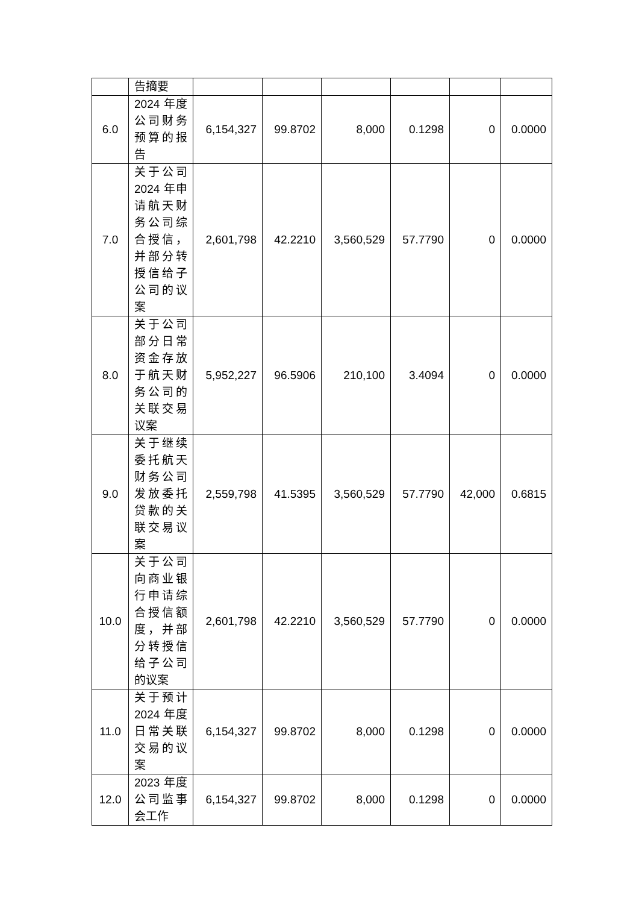| | 告摘要 | | | | | | |
| 6.0 | 2024 年度公司财务预算的报告 | 6,154,327 | 99.8702 | 8,000 | 0.1298 | 0 | 0.0000 |
| 7.0 | 关于公司2024 年申请航天财务公司综合授信，并部分转授信给子公司的议案 | 2,601,798 | 42.2210 | 3,560,529 | 57.7790 | 0 | 0.0000 |
| 8.0 | 关于公司部分日常资金存放于航天财务公司的关联交易议案 | 5,952,227 | 96.5906 | 210,100 | 3.4094 | 0 | 0.0000 |
| 9.0 | 关于继续委托航天财务公司发放委托贷款的关联交易议案 | 2,559,798 | 41.5395 | 3,560,529 | 57.7790 | 42,000 | 0.6815 |
| 10.0 | 关于公司向商业银行申请综合授信额度，并部分转授信给子公司的议案 | 2,601,798 | 42.2210 | 3,560,529 | 57.7790 | 0 | 0.0000 |
| 11.0 | 关于预计2024 年度日常关联交易的议案 | 6,154,327 | 99.8702 | 8,000 | 0.1298 | 0 | 0.0000 |
| 12.0 | 2023 年度公司监事会工作 | 6,154,327 | 99.8702 | 8,000 | 0.1298 | 0 | 0.0000 |